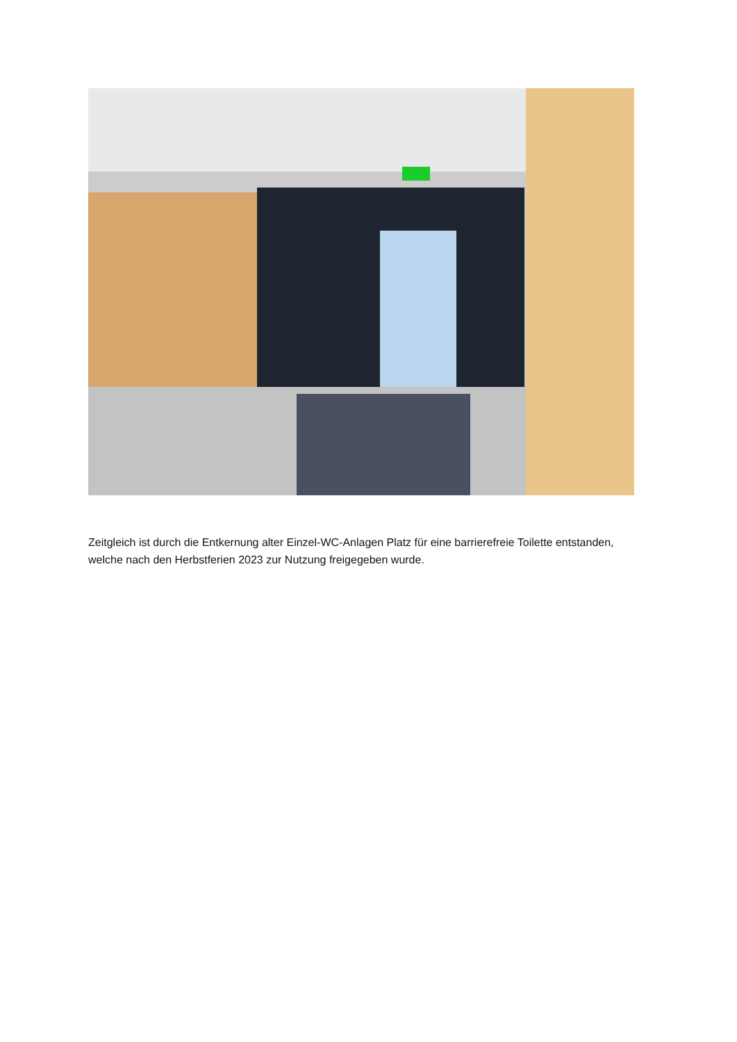Zeitgleich ist durch die Entkernung alter Einzel-WC-Anlagen Platz für eine barrierefreie Toilette entstanden, welche nach den Herbstferien 2023 zur Nutzung freigegeben wurde.